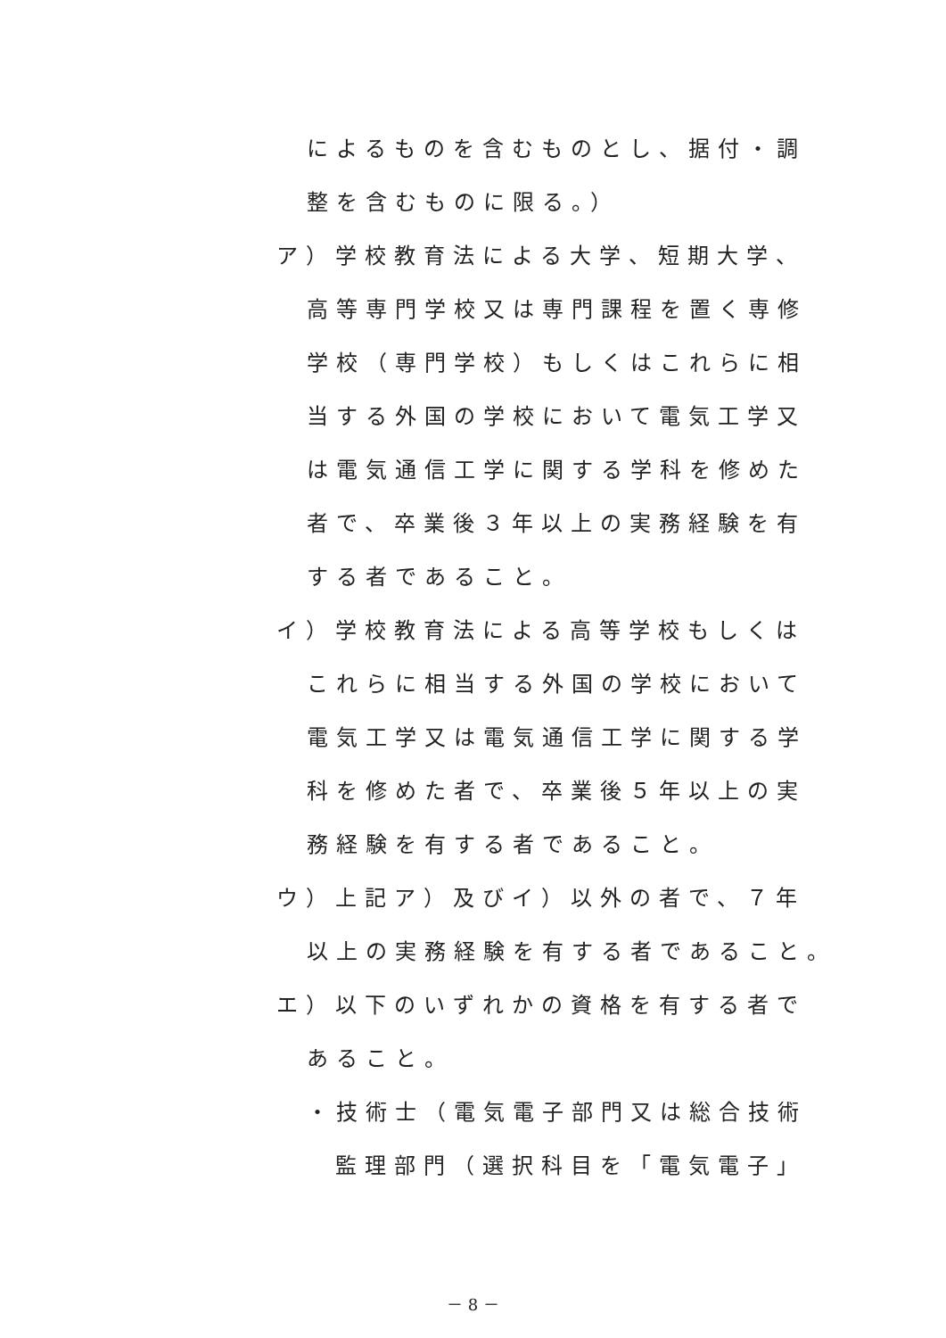によるものを含むものとし、据付・調
整を含むものに限る。）
ア）学校教育法による大学、短期大学、
高等専門学校又は専門課程を置く専修
学校（専門学校）もしくはこれらに相
当する外国の学校において電気工学又
は電気通信工学に関する学科を修めた
者で、卒業後３年以上の実務経験を有
する者であること。
イ）学校教育法による高等学校もしくは
これらに相当する外国の学校において
電気工学又は電気通信工学に関する学
科を修めた者で、卒業後５年以上の実
務経験を有する者であること。
ウ）上記ア）及びイ）以外の者で、７年
以上の実務経験を有する者であること。
エ）以下のいずれかの資格を有する者で
あること。
・技術士（電気電子部門又は総合技術
監理部門（選択科目を「電気電子」
－ 8 －